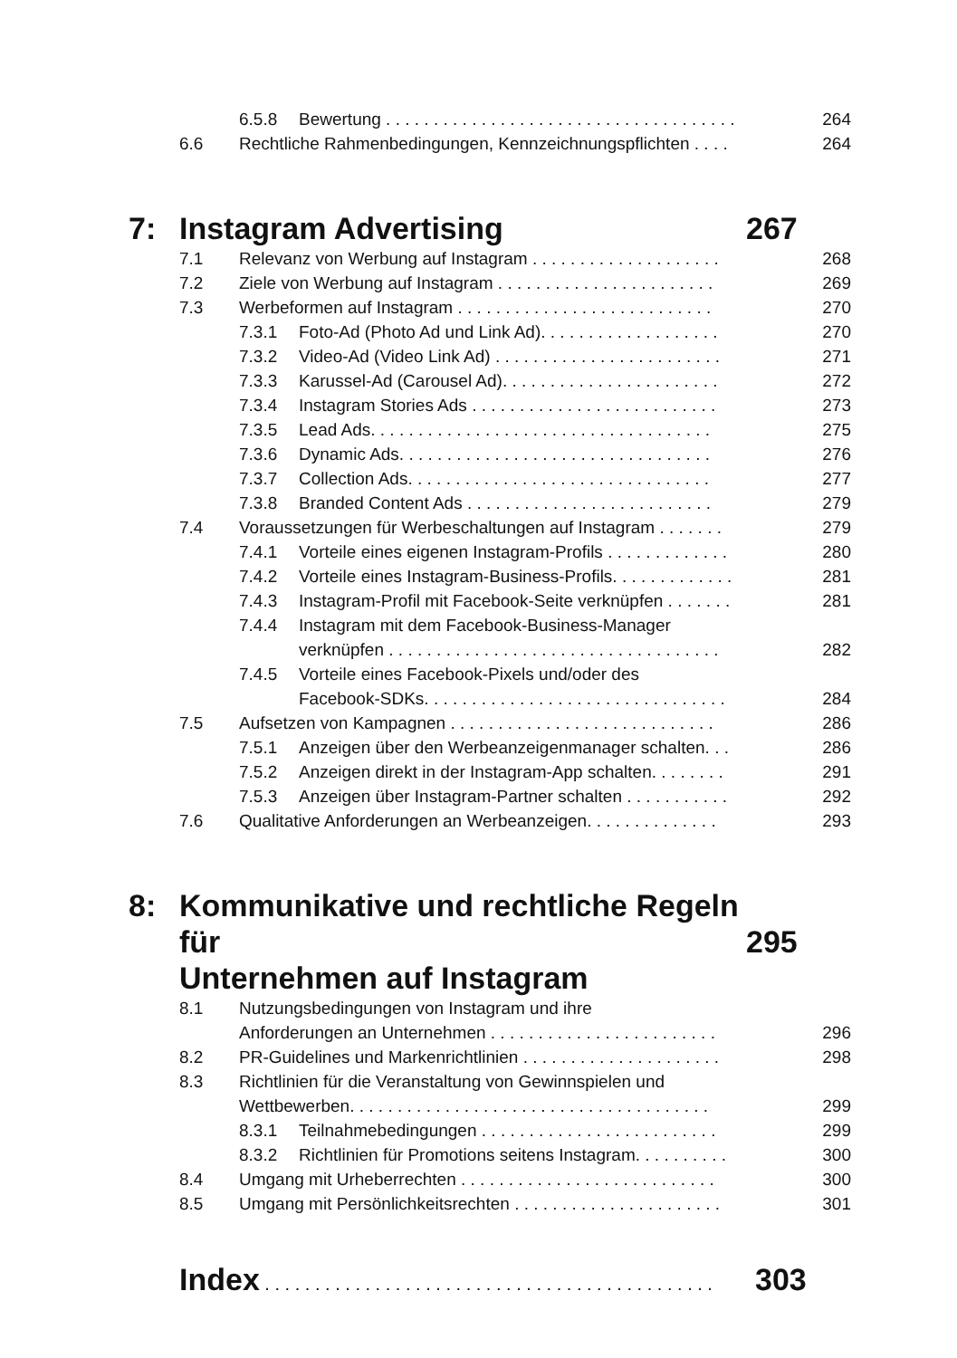6.5.8 Bewertung . . . . . . . . . . . . . . . . . . . . . . . . . . . . . . . . . . . . . 264
6.6 Rechtliche Rahmenbedingungen, Kennzeichnungspflichten . . . . 264
7: Instagram Advertising 267
7.1 Relevanz von Werbung auf Instagram . . . . . . . . . . . . . . . . . . . . 268
7.2 Ziele von Werbung auf Instagram . . . . . . . . . . . . . . . . . . . . . . . 269
7.3 Werbeformen auf Instagram . . . . . . . . . . . . . . . . . . . . . . . . . . . 270
7.3.1 Foto-Ad (Photo Ad und Link Ad). . . . . . . . . . . . . . . . . . . 270
7.3.2 Video-Ad (Video Link Ad) . . . . . . . . . . . . . . . . . . . . . . . . 271
7.3.3 Karussel-Ad (Carousel Ad). . . . . . . . . . . . . . . . . . . . . . . 272
7.3.4 Instagram Stories Ads . . . . . . . . . . . . . . . . . . . . . . . . . . 273
7.3.5 Lead Ads. . . . . . . . . . . . . . . . . . . . . . . . . . . . . . . . . . . . 275
7.3.6 Dynamic Ads. . . . . . . . . . . . . . . . . . . . . . . . . . . . . . . . . 276
7.3.7 Collection Ads. . . . . . . . . . . . . . . . . . . . . . . . . . . . . . . . 277
7.3.8 Branded Content Ads . . . . . . . . . . . . . . . . . . . . . . . . . . 279
7.4 Voraussetzungen für Werbeschaltungen auf Instagram . . . . . . . 279
7.4.1 Vorteile eines eigenen Instagram-Profils . . . . . . . . . . . . . 280
7.4.2 Vorteile eines Instagram-Business-Profils. . . . . . . . . . . . . 281
7.4.3 Instagram-Profil mit Facebook-Seite verknüpfen . . . . . . . 281
7.4.4 Instagram mit dem Facebook-Business-Manager
verknüpfen . . . . . . . . . . . . . . . . . . . . . . . . . . . . . . . . . . .
282
7.4.5 Vorteile eines Facebook-Pixels und/oder des
Facebook-SDKs. . . . . . . . . . . . . . . . . . . . . . . . . . . . . . . .
284
7.5 Aufsetzen von Kampagnen . . . . . . . . . . . . . . . . . . . . . . . . . . . . 286
7.5.1 Anzeigen über den Werbeanzeigenmanager schalten. . . 286
7.5.2 Anzeigen direkt in der Instagram-App schalten. . . . . . . . 291
7.5.3 Anzeigen über Instagram-Partner schalten . . . . . . . . . . . 292
7.6 Qualitative Anforderungen an Werbeanzeigen. . . . . . . . . . . . . . 293
8: Kommunikative und rechtliche Regeln für
Unternehmen auf Instagram
295
8.1 Nutzungsbedingungen von Instagram und ihre
Anforderungen an Unternehmen . . . . . . . . . . . . . . . . . . . . . . . .
296
8.2 PR-Guidelines und Markenrichtlinien . . . . . . . . . . . . . . . . . . . . . 298
8.3 Richtlinien für die Veranstaltung von Gewinnspielen und
Wettbewerben. . . . . . . . . . . . . . . . . . . . . . . . . . . . . . . . . . . . . .
299
8.3.1 Teilnahmebedingungen . . . . . . . . . . . . . . . . . . . . . . . . . 299
8.3.2 Richtlinien für Promotions seitens Instagram. . . . . . . . . . 300
8.4 Umgang mit Urheberrechten . . . . . . . . . . . . . . . . . . . . . . . . . . . 300
8.5 Umgang mit Persönlichkeitsrechten . . . . . . . . . . . . . . . . . . . . . . 301
Index . . . . . . . . . . . . . . . . . . . . . . . . . . . . . . . . . . . . . . . . . . . . . 303